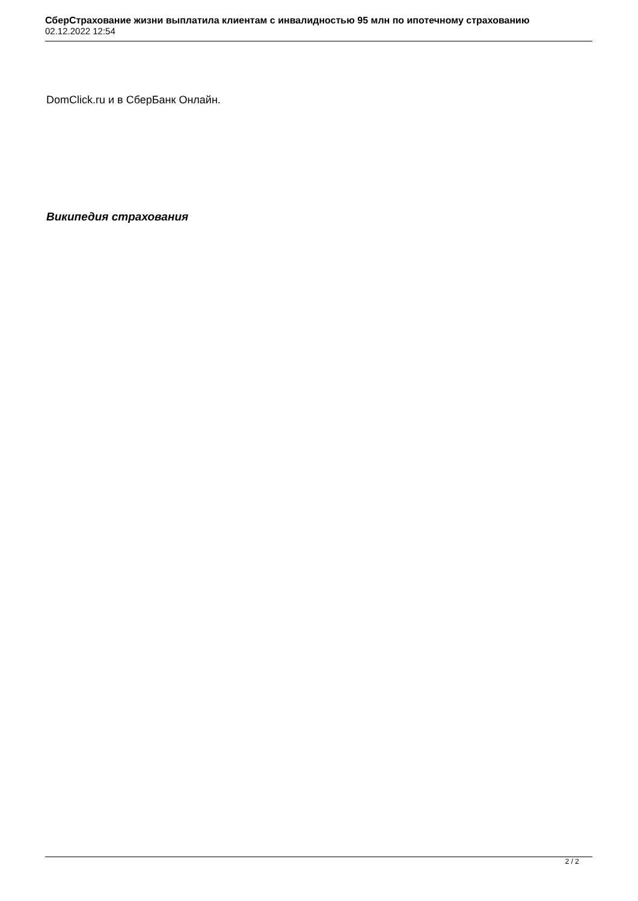СберСтрахование жизни выплатила клиентам с инвалидностью 95 млн по ипотечному страхованию
02.12.2022 12:54
DomClick.ru и в СберБанк Онлайн.
Википедия страхования
2 / 2